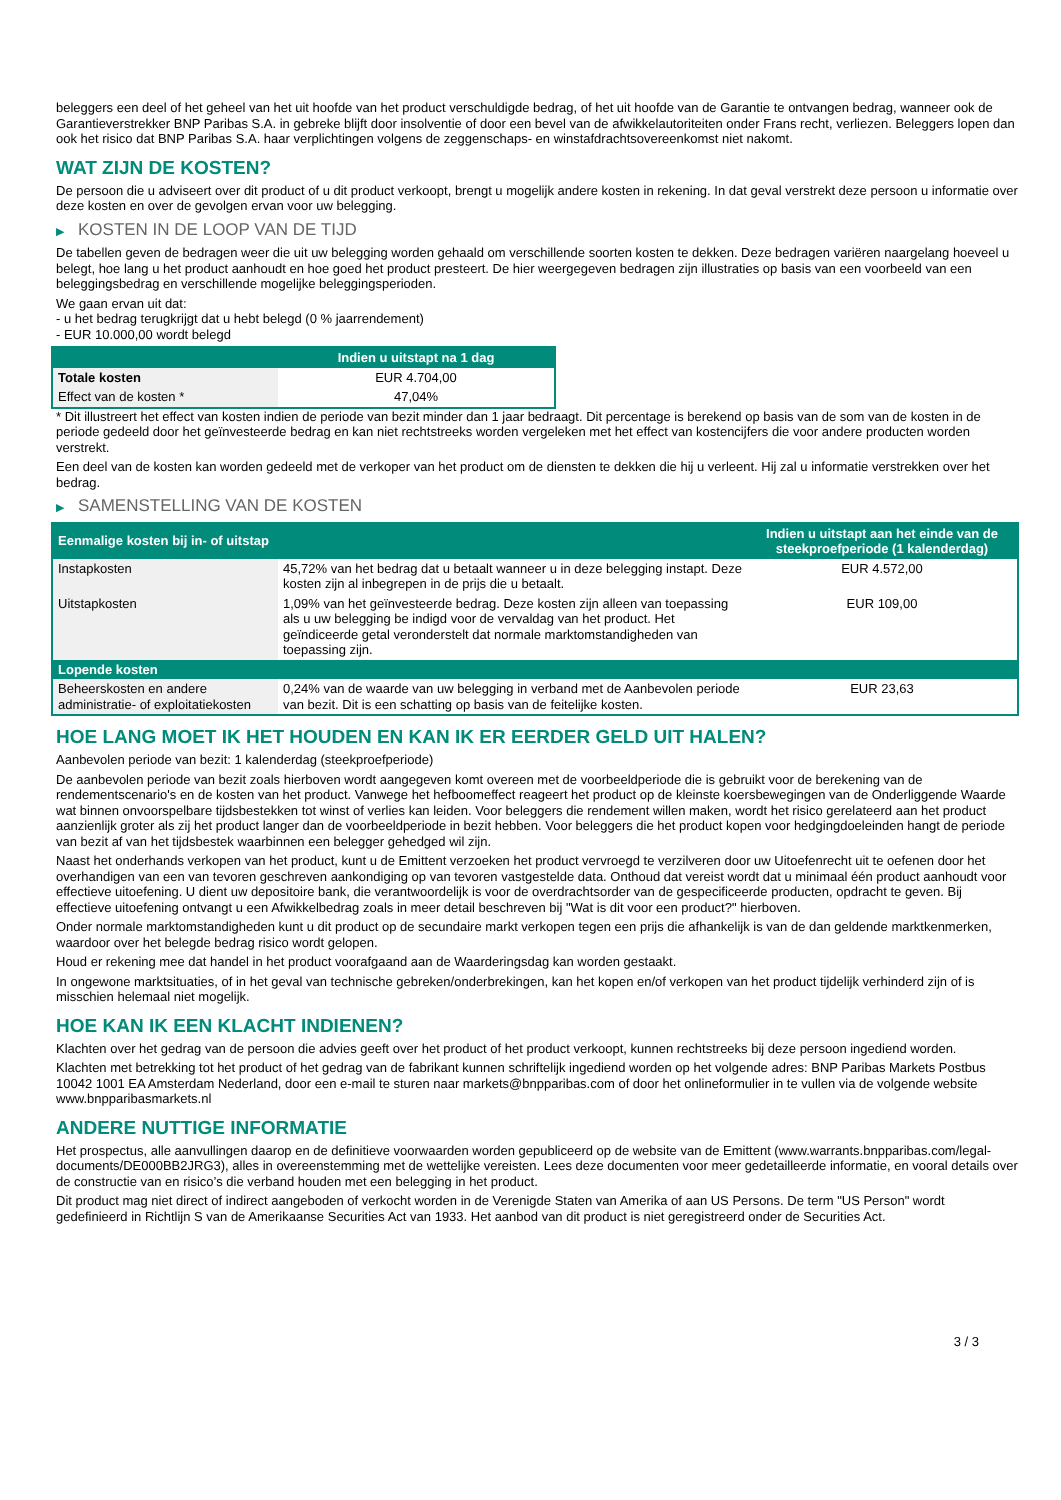beleggers een deel of het geheel van het uit hoofde van het product verschuldigde bedrag, of het uit hoofde van de Garantie te ontvangen bedrag, wanneer ook de Garantieverstrekker BNP Paribas S.A. in gebreke blijft door insolventie of door een bevel van de afwikkelautoriteiten onder Frans recht, verliezen. Beleggers lopen dan ook het risico dat BNP Paribas S.A. haar verplichtingen volgens de zeggenschaps- en winstafdrachtsovereenkomst niet nakomt.
WAT ZIJN DE KOSTEN?
De persoon die u adviseert over dit product of u dit product verkoopt, brengt u mogelijk andere kosten in rekening. In dat geval verstrekt deze persoon u informatie over deze kosten en over de gevolgen ervan voor uw belegging.
▶ KOSTEN IN DE LOOP VAN DE TIJD
De tabellen geven de bedragen weer die uit uw belegging worden gehaald om verschillende soorten kosten te dekken. Deze bedragen variëren naargelang hoeveel u belegt, hoe lang u het product aanhoudt en hoe goed het product presteert. De hier weergegeven bedragen zijn illustraties op basis van een voorbeeld van een beleggingsbedrag en verschillende mogelijke beleggingsperioden.
We gaan ervan uit dat:
- u het bedrag terugkrijgt dat u hebt belegd (0 % jaarrendement)
- EUR 10.000,00 wordt belegd
| | Indien u uitstapt na 1 dag |
| --- | --- |
| Totale kosten | EUR 4.704,00 |
| Effect van de kosten * | 47,04% |
* Dit illustreert het effect van kosten indien de periode van bezit minder dan 1 jaar bedraagt. Dit percentage is berekend op basis van de som van de kosten in de periode gedeeld door het geïnvesteerde bedrag en kan niet rechtstreeks worden vergeleken met het effect van kostencijfers die voor andere producten worden verstrekt.
Een deel van de kosten kan worden gedeeld met de verkoper van het product om de diensten te dekken die hij u verleent. Hij zal u informatie verstrekken over het bedrag.
▶ SAMENSTELLING VAN DE KOSTEN
| Eenmalige kosten bij in- of uitstap | | Indien u uitstapt aan het einde van de steekproefperiode (1 kalenderdag) |
| --- | --- | --- |
| Instapkosten | 45,72% van het bedrag dat u betaalt wanneer u in deze belegging instapt. Deze kosten zijn al inbegrepen in de prijs die u betaalt. | EUR 4.572,00 |
| Uitstapkosten | 1,09% van het geïnvesteerde bedrag. Deze kosten zijn alleen van toepassing als u uw belegging be indigd voor de vervaldag van het product. Het geïndiceerde getal veronderstelt dat normale marktomstandigheden van toepassing zijn. | EUR 109,00 |
| Lopende kosten | | |
| Beheerskosten en andere administratie- of exploitatiekosten | 0,24% van de waarde van uw belegging in verband met de Aanbevolen periode van bezit. Dit is een schatting op basis van de feitelijke kosten. | EUR 23,63 |
HOE LANG MOET IK HET HOUDEN EN KAN IK ER EERDER GELD UIT HALEN?
Aanbevolen periode van bezit: 1 kalenderdag (steekproefperiode)
De aanbevolen periode van bezit zoals hierboven wordt aangegeven komt overeen met de voorbeeldperiode die is gebruikt voor de berekening van de rendementscenario's en de kosten van het product. Vanwege het hefboomeffect reageert het product op de kleinste koersbewegingen van de Onderliggende Waarde wat binnen onvoorspelbare tijdsbestekken tot winst of verlies kan leiden. Voor beleggers die rendement willen maken, wordt het risico gerelateerd aan het product aanzienlijk groter als zij het product langer dan de voorbeeldperiode in bezit hebben. Voor beleggers die het product kopen voor hedgingdoeleinden hangt de periode van bezit af van het tijdsbestek waarbinnen een belegger gehedged wil zijn.
Naast het onderhands verkopen van het product, kunt u de Emittent verzoeken het product vervroegd te verzilveren door uw Uitoefenrecht uit te oefenen door het overhandigen van een van tevoren geschreven aankondiging op van tevoren vastgestelde data. Onthoud dat vereist wordt dat u minimaal één product aanhoudt voor effectieve uitoefening. U dient uw depositoire bank, die verantwoordelijk is voor de overdrachtsorder van de gespecificeerde producten, opdracht te geven. Bij effectieve uitoefening ontvangt u een Afwikkelbedrag zoals in meer detail beschreven bij "Wat is dit voor een product?" hierboven.
Onder normale marktomstandigheden kunt u dit product op de secundaire markt verkopen tegen een prijs die afhankelijk is van de dan geldende marktkenmerken, waardoor over het belegde bedrag risico wordt gelopen.
Houd er rekening mee dat handel in het product voorafgaand aan de Waarderingsdag kan worden gestaakt.
In ongewone marktsituaties, of in het geval van technische gebreken/onderbrekingen, kan het kopen en/of verkopen van het product tijdelijk verhinderd zijn of is misschien helemaal niet mogelijk.
HOE KAN IK EEN KLACHT INDIENEN?
Klachten over het gedrag van de persoon die advies geeft over het product of het product verkoopt, kunnen rechtstreeks bij deze persoon ingediend worden.
Klachten met betrekking tot het product of het gedrag van de fabrikant kunnen schriftelijk ingediend worden op het volgende adres: BNP Paribas Markets Postbus 10042 1001 EA Amsterdam Nederland, door een e-mail te sturen naar markets@bnpparibas.com of door het onlineformulier in te vullen via de volgende website www.bnpparibasmarkets.nl
ANDERE NUTTIGE INFORMATIE
Het prospectus, alle aanvullingen daarop en de definitieve voorwaarden worden gepubliceerd op de website van de Emittent (www.warrants.bnpparibas.com/legal-documents/DE000BB2JRG3), alles in overeenstemming met de wettelijke vereisten. Lees deze documenten voor meer gedetailleerde informatie, en vooral details over de constructie van en risico’s die verband houden met een belegging in het product.
Dit product mag niet direct of indirect aangeboden of verkocht worden in de Verenigde Staten van Amerika of aan US Persons. De term "US Person" wordt gedefinieerd in Richtlijn S van de Amerikaanse Securities Act van 1933. Het aanbod van dit product is niet geregistreerd onder de Securities Act.
3 / 3